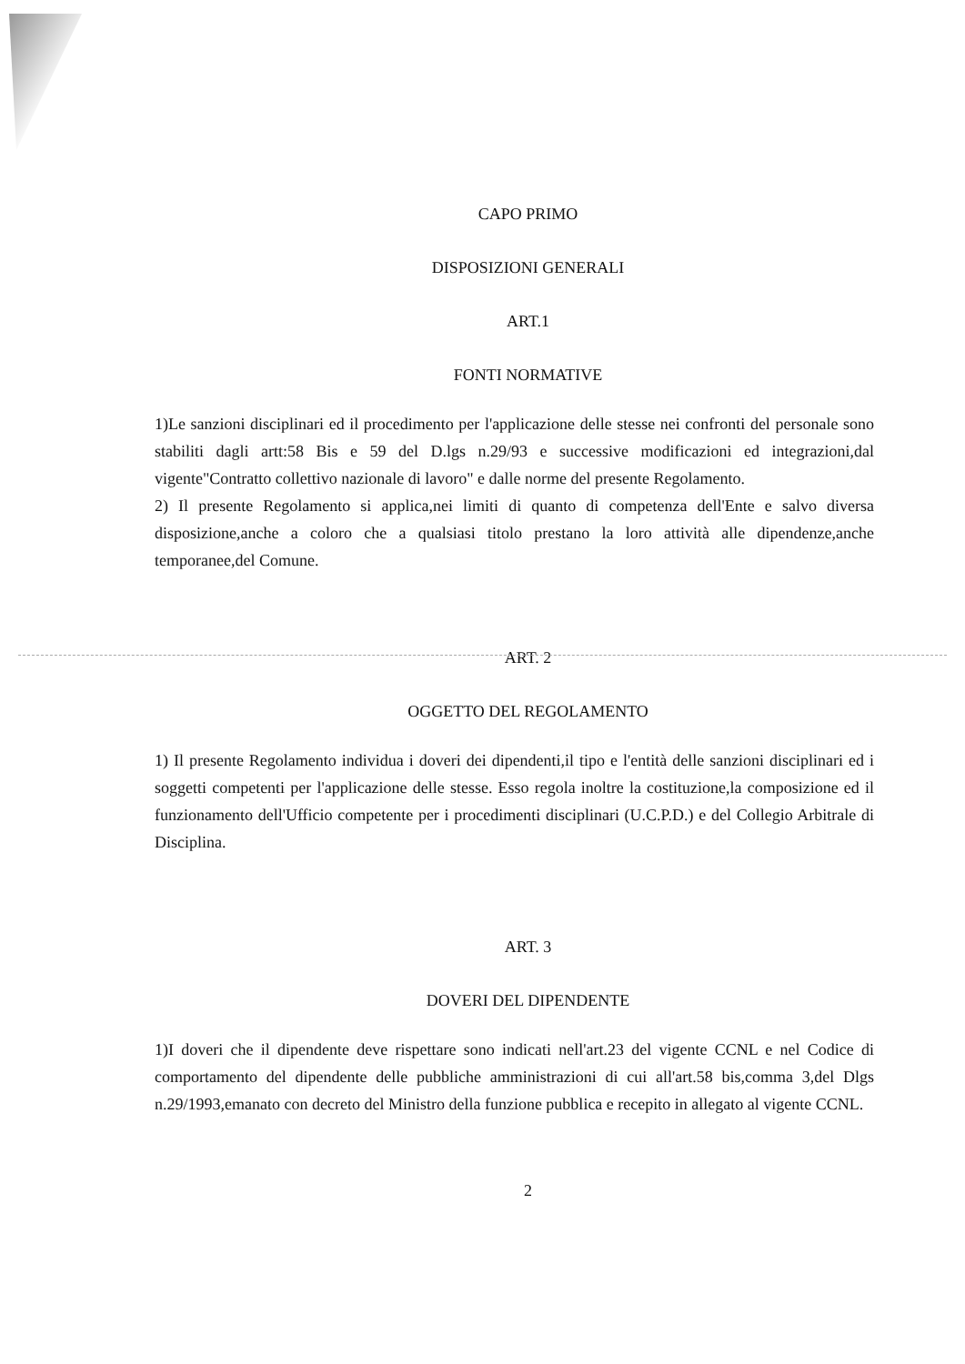CAPO PRIMO
DISPOSIZIONI GENERALI
ART.1
FONTI NORMATIVE
1)Le sanzioni disciplinari ed il procedimento per l'applicazione delle stesse nei confronti del personale sono stabiliti dagli artt:58 Bis e 59 del D.lgs n.29/93 e successive modificazioni ed integrazioni,dal vigente"Contratto collettivo nazionale di lavoro" e dalle norme del presente Regolamento.
2) Il presente Regolamento si applica,nei limiti di quanto di competenza dell'Ente e salvo diversa disposizione,anche a coloro che a qualsiasi titolo prestano la loro attività alle dipendenze,anche temporanee,del Comune.
ART. 2
OGGETTO DEL REGOLAMENTO
1) Il presente Regolamento individua i doveri dei dipendenti,il tipo e l'entità delle sanzioni disciplinari ed i soggetti competenti per l'applicazione delle stesse. Esso regola inoltre la costituzione,la composizione ed il funzionamento dell'Ufficio competente per i procedimenti disciplinari (U.C.P.D.) e del Collegio Arbitrale di Disciplina.
ART. 3
DOVERI DEL DIPENDENTE
1)I doveri che il dipendente deve rispettare sono indicati nell'art.23 del vigente CCNL e nel Codice di comportamento del dipendente delle pubbliche amministrazioni di cui all'art.58 bis,comma 3,del Dlgs n.29/1993,emanato con decreto del Ministro della funzione pubblica e recepito in allegato al vigente CCNL.
2